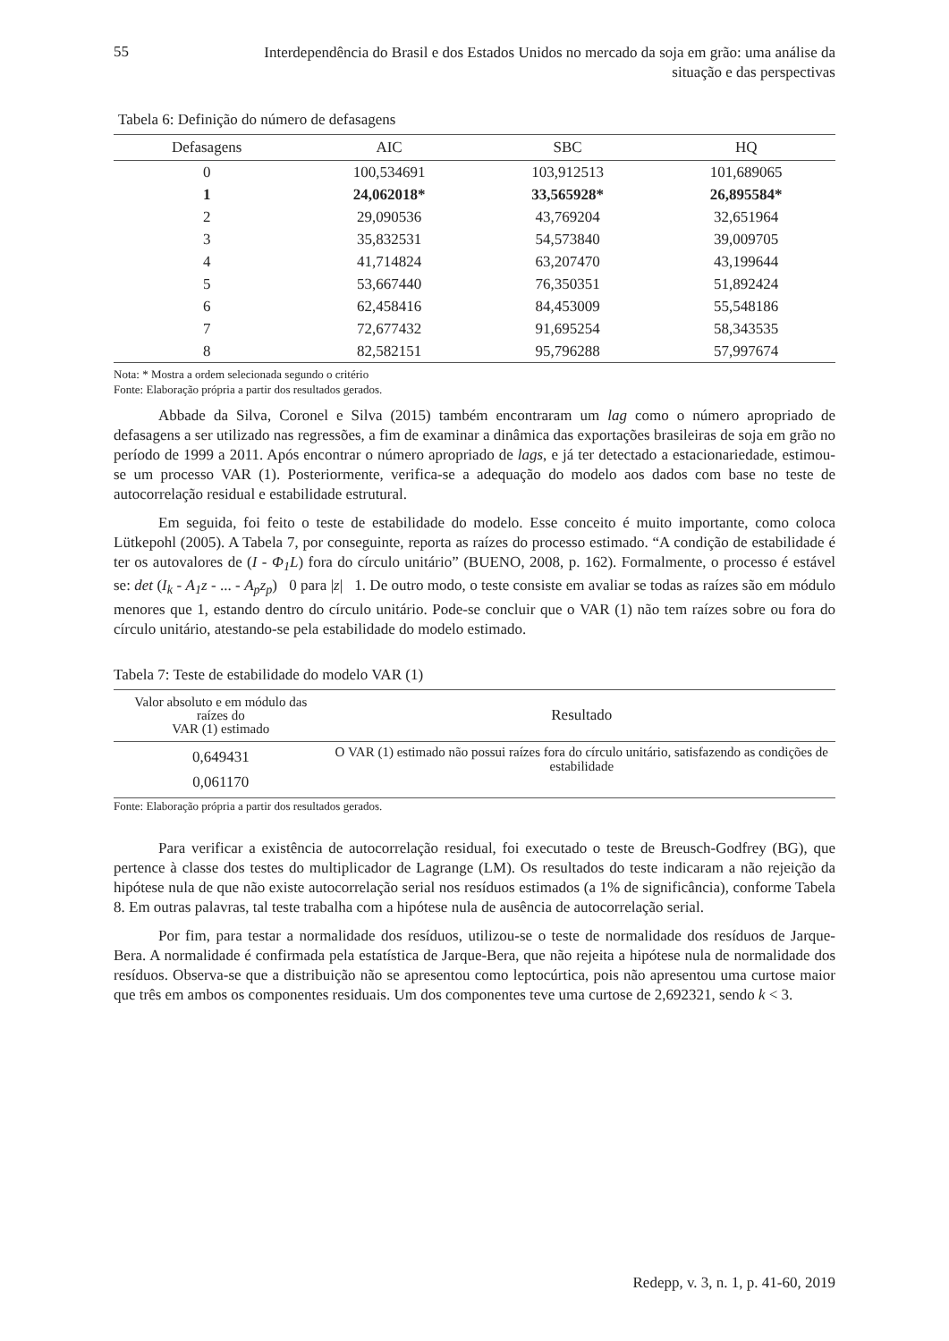55 Interdependência do Brasil e dos Estados Unidos no mercado da soja em grão: uma análise da situação e das perspectivas
Tabela 6: Definição do número de defasagens
| Defasagens | AIC | SBC | HQ |
| --- | --- | --- | --- |
| 0 | 100,534691 | 103,912513 | 101,689065 |
| 1 | 24,062018* | 33,565928* | 26,895584* |
| 2 | 29,090536 | 43,769204 | 32,651964 |
| 3 | 35,832531 | 54,573840 | 39,009705 |
| 4 | 41,714824 | 63,207470 | 43,199644 |
| 5 | 53,667440 | 76,350351 | 51,892424 |
| 6 | 62,458416 | 84,453009 | 55,548186 |
| 7 | 72,677432 | 91,695254 | 58,343535 |
| 8 | 82,582151 | 95,796288 | 57,997674 |
Nota: * Mostra a ordem selecionada segundo o critério
Fonte: Elaboração própria a partir dos resultados gerados.
Abbade da Silva, Coronel e Silva (2015) também encontraram um lag como o número apropriado de defasagens a ser utilizado nas regressões, a fim de examinar a dinâmica das exportações brasileiras de soja em grão no período de 1999 a 2011. Após encontrar o número apropriado de lags, e já ter detectado a estacionariedade, estimou-se um processo VAR (1). Posteriormente, verifica-se a adequação do modelo aos dados com base no teste de autocorrelação residual e estabilidade estrutural.
Em seguida, foi feito o teste de estabilidade do modelo. Esse conceito é muito importante, como coloca Lütkepohl (2005). A Tabela 7, por conseguinte, reporta as raízes do processo estimado. “A condição de estabilidade é ter os autovalores de (I - Φ<sub>1</sub>L) fora do círculo unitário” (BUENO, 2008, p. 162). Formalmente, o processo é estável se: det (I<sub>k</sub> - A<sub>1</sub>z - ... - A<sub>p</sub>z<sub>p</sub>) 0 para |z| 1. De outro modo, o teste consiste em avaliar se todas as raízes são em módulo menores que 1, estando dentro do círculo unitário. Pode-se concluir que o VAR (1) não tem raízes sobre ou fora do círculo unitário, atestando-se pela estabilidade do modelo estimado.
Tabela 7: Teste de estabilidade do modelo VAR (1)
| Valor absoluto e em módulo das raízes do VAR (1) estimado | Resultado |
| --- | --- |
| 0,649431 0,061170 | O VAR (1) estimado não possui raízes fora do círculo unitário, satisfazendo as condições de estabilidade |
Fonte: Elaboração própria a partir dos resultados gerados.
Para verificar a existência de autocorrelação residual, foi executado o teste de Breusch-Godfrey (BG), que pertence à classe dos testes do multiplicador de Lagrange (LM). Os resultados do teste indicaram a não rejeição da hipótese nula de que não existe autocorrelação serial nos resíduos estimados (a 1% de significância), conforme Tabela 8. Em outras palavras, tal teste trabalha com a hipótese nula de ausência de autocorrelação serial.
Por fim, para testar a normalidade dos resíduos, utilizou-se o teste de normalidade dos resíduos de Jarque-Bera. A normalidade é confirmada pela estatística de Jarque-Bera, que não rejeita a hipótese nula de normalidade dos resíduos. Observa-se que a distribuição não se apresentou como leptocúrtica, pois não apresentou uma curtose maior que três em ambos os componentes residuais. Um dos componentes teve uma curtose de 2,692321, sendo k < 3.
Redepp, v. 3, n. 1, p. 41-60, 2019